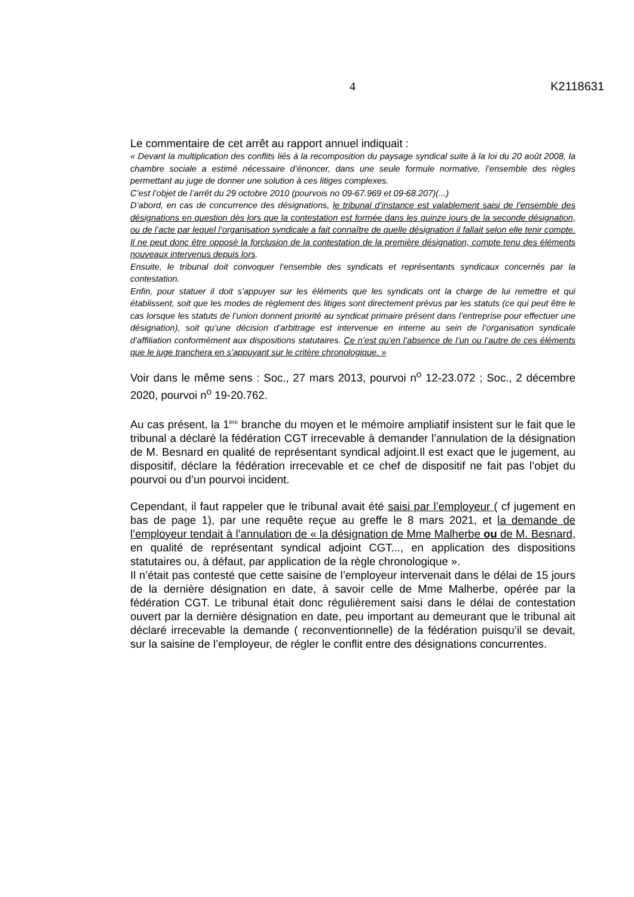4 K2118631
Le commentaire de cet arrêt au rapport annuel indiquait :
« Devant la multiplication des conflits liés à la recomposition du paysage syndical suite à la loi du 20 août 2008, la chambre sociale a estimé nécessaire d’énoncer, dans une seule formule normative, l’ensemble des règles permettant au juge de donner une solution à ces litiges complexes.
C’est l’objet de l’arrêt du 29 octobre 2010 (pourvois no 09-67.969 et 09-68.207)(...)
D’abord, en cas de concurrence des désignations, le tribunal d’instance est valablement saisi de l’ensemble des désignations en question dès lors que la contestation est formée dans les quinze jours de la seconde désignation, ou de l’acte par lequel l’organisation syndicale a fait connaître de quelle désignation il fallait selon elle tenir compte. Il ne peut donc être opposé la forclusion de la contestation de la première désignation, compte tenu des éléments nouveaux intervenus depuis lors.
Ensuite, le tribunal doit convoquer l’ensemble des syndicats et représentants syndicaux concernés par la contestation.
Enfin, pour statuer il doit s’appuyer sur les éléments que les syndicats ont la charge de lui remettre et qui établissent, soit que les modes de règlement des litiges sont directement prévus par les statuts (ce qui peut être le cas lorsque les statuts de l’union donnent priorité au syndicat primaire présent dans l’entreprise pour effectuer une désignation), soit qu’une décision d’arbitrage est intervenue en interne au sein de l’organisation syndicale d’affiliation conformément aux dispositions statutaires. Ce n’est qu’en l’absence de l’un ou l’autre de ces éléments que le juge tranchera en s’appuyant sur le critère chronologique. »
Voir dans le même sens : Soc., 27 mars 2013, pourvoi n<sup>o</sup> 12-23.072 ; Soc., 2 décembre 2020, pourvoi n<sup>o</sup> 19-20.762.
Au cas présent, la 1<sup>ère</sup> branche du moyen et le mémoire ampliatif insistent sur le fait que le tribunal a déclaré la fédération CGT irrecevable à demander l’annulation de la désignation de M. Besnard en qualité de représentant syndical adjoint.Il est exact que le jugement, au dispositif, déclare la fédération irrecevable et ce chef de dispositif ne fait pas l’objet du pourvoi ou d’un pourvoi incident.
Cependant, il faut rappeler que le tribunal avait été saisi par l’employeur ( cf jugement en bas de page 1), par une requête reçue au greffe le 8 mars 2021, et la demande de l’employeur tendait à l’annulation de « la désignation de Mme Malherbe ou de M. Besnard, en qualité de représentant syndical adjoint CGT..., en application des dispositions statutaires ou, à défaut, par application de la règle chronologique ».
Il n’était pas contesté que cette saisine de l’employeur intervenait dans le délai de 15 jours de la dernière désignation en date, à savoir celle de Mme Malherbe, opérée par la fédération CGT. Le tribunal était donc régulièrement saisi dans le délai de contestation ouvert par la dernière désignation en date, peu important au demeurant que le tribunal ait déclaré irrecevable la demande ( reconventionnelle) de la fédération puisqu’il se devait, sur la saisine de l’employeur, de régler le conflit entre des désignations concurrentes.